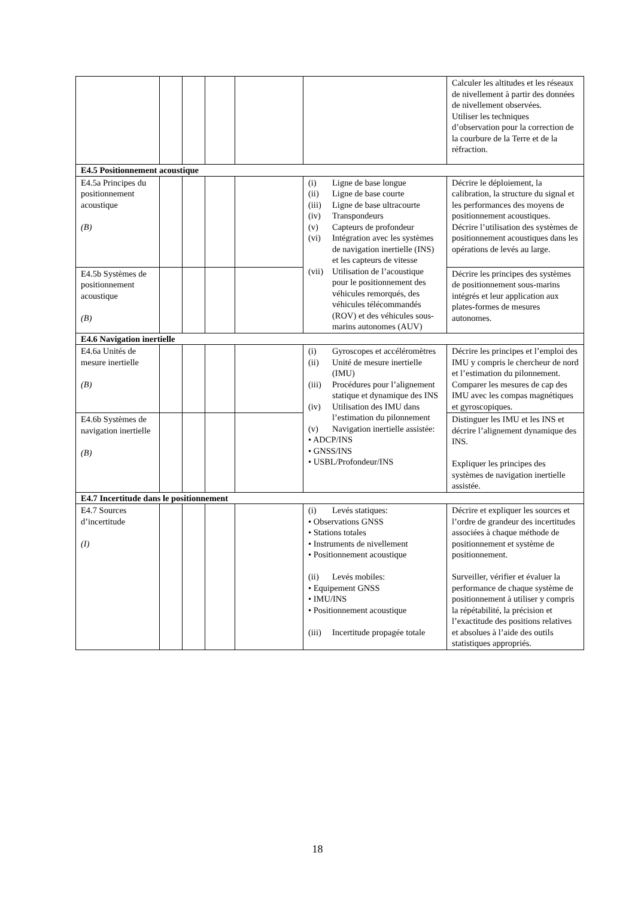| | | | | | | Calculer les altitudes et les réseaux de nivellement à partir des données de nivellement observées. Utiliser les techniques d’observation pour la correction de la courbure de la Terre et de la réfraction. |
| E4.5 Positionnement acoustique | | | | | | |
| E4.5a Principes du positionnement acoustique (B) | | | | | (i) Ligne de base longue (ii) Ligne de base courte (iii) Ligne de base ultracourte (iv) Transpondeurs (v) Capteurs de profondeur (vi) Intégration avec les systèmes de navigation inertielle (INS) et les capteurs de vitesse (vii) Utilisation de l’acoustique pour le positionnement des véhicules remorqués, des véhicules télécommandés (ROV) et des véhicules sous-marins autonomes (AUV) | Décrire le déploiement, la calibration, la structure du signal et les performances des moyens de positionnement acoustiques. Décrire l’utilisation des systèmes de positionnement acoustiques dans les opérations de levés au large. |
| E4.5b Systèmes de positionnement acoustique (B) | | | | | | Décrire les principes des systèmes de positionnement sous-marins intégrés et leur application aux plates-formes de mesures autonomes. |
| E4.6 Navigation inertielle | | | | | | |
| E4.6a Unités de mesure inertielle (B) | | | | | (i) Gyroscopes et accéléromètres (ii) Unité de mesure inertielle (IMU) (iii) Procédures pour l’alignement statique et dynamique des INS (iv) Utilisation des IMU dans l’estimation du pilonnement (v) Navigation inertielle assistée: • ADCP/INS • GNSS/INS • USBL/Profondeur/INS | Décrire les principes et l’emploi des IMU y compris le chercheur de nord et l’estimation du pilonnement. Comparer les mesures de cap des IMU avec les compas magnétiques et gyroscopiques. |
| E4.6b Systèmes de navigation inertielle (B) | | | | | | Distinguer les IMU et les INS et décrire l’alignement dynamique des INS. Expliquer les principes des systèmes de navigation inertielle assistée. |
| E4.7 Incertitude dans le positionnement | | | | | | |
| E4.7 Sources d’incertitude (I) | | | | | (i) Levés statiques: • Observations GNSS • Stations totales • Instruments de nivellement • Positionnement acoustique (ii) Levés mobiles: • Equipement GNSS • IMU/INS • Positionnement acoustique (iii) Incertitude propagée totale | Décrire et expliquer les sources et l’ordre de grandeur des incertitudes associées à chaque méthode de positionnement et système de positionnement. Surveiller, vérifier et évaluer la performance de chaque système de positionnement à utiliser y compris la répétabilité, la précision et l’exactitude des positions relatives et absolues à l’aide des outils statistiques appropriés. |
18